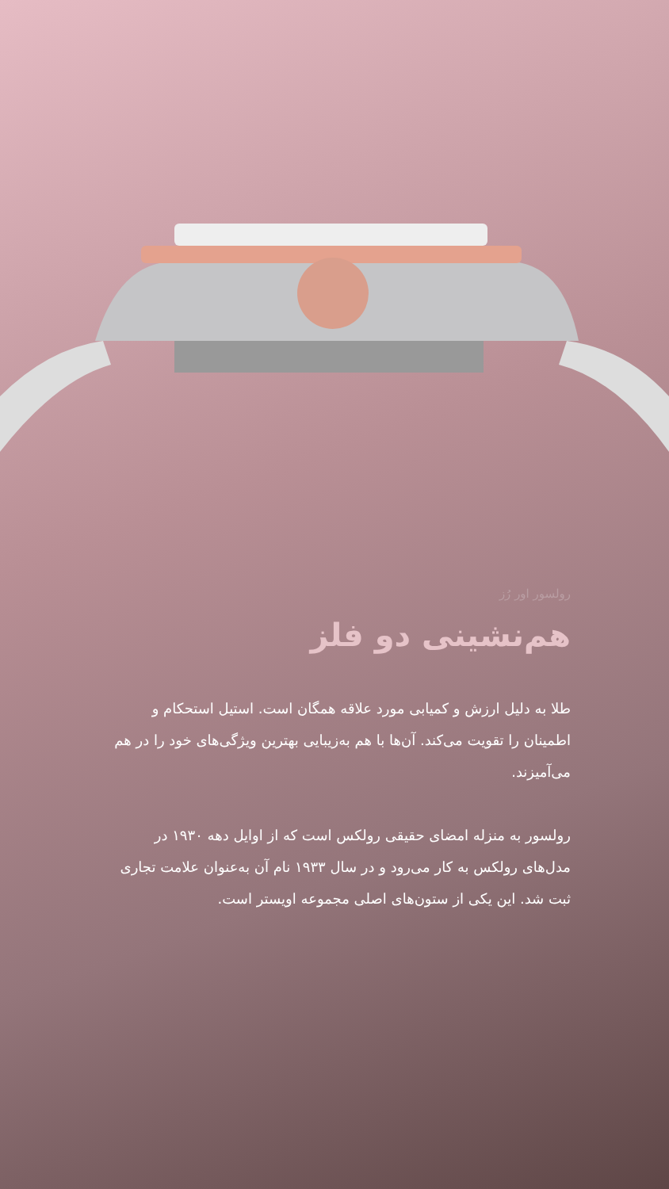رولسور اور رُز
هم‌نشینی دو فلز
طلا به دلیل ارزش و کمیابی مورد علاقه همگان است. استیل استحکام و اطمینان را تقویت می‌کند. آن‌ها با هم به‌زیبایی بهترین ویژگی‌های خود را در هم می‌آمیزند.
رولسور به منزله امضای حقیقی رولکس است که از اوایل دهه ۱۹۳۰ در مدل‌های رولکس به کار می‌رود و در سال ۱۹۳۳ نام آن به‌عنوان علامت تجاری ثبت شد. این یکی از ستون‌های اصلی مجموعه اویستر است.